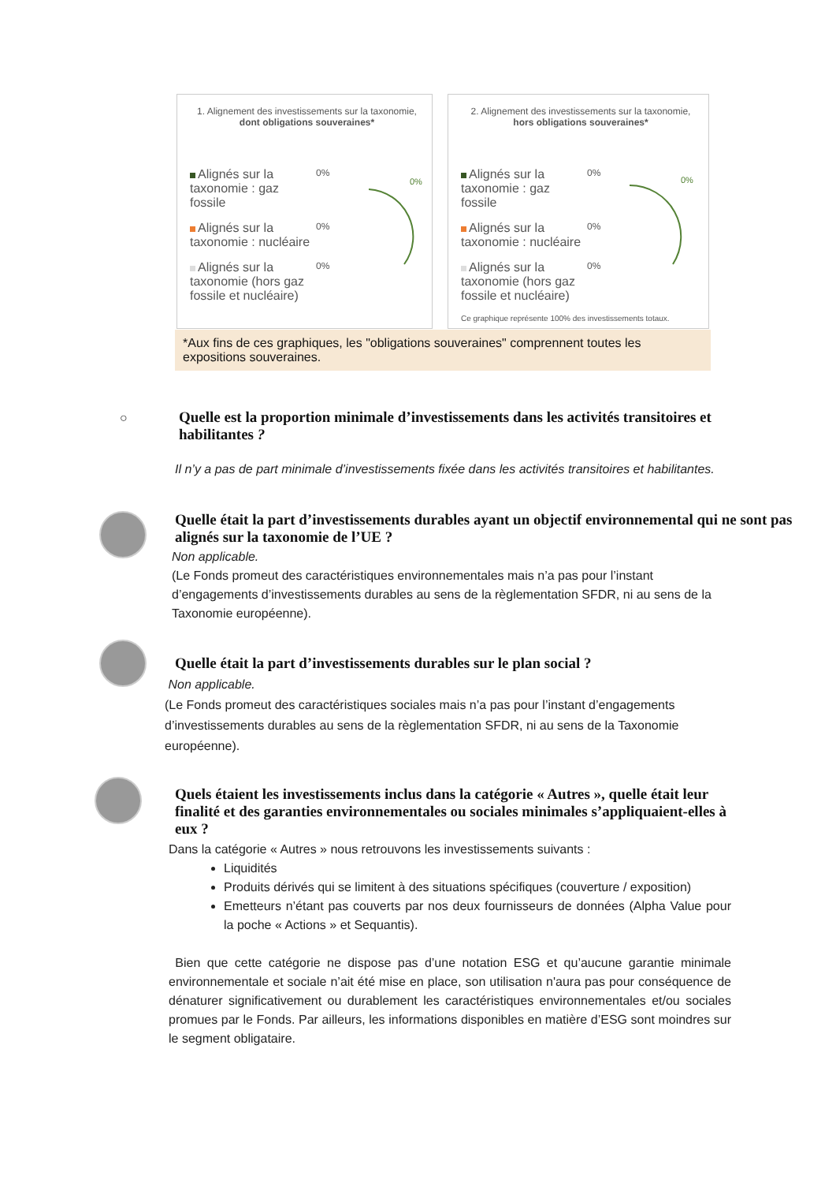1. Alignement des investissements sur la taxonomie, dont obligations souveraines*
Alignés sur la taxonomie : gaz fossile 0%
Alignés sur la taxonomie : nucléaire 0%
Alignés sur la taxonomie (hors gaz fossile et nucléaire) 0%
0%
2. Alignement des investissements sur la taxonomie, hors obligations souveraines*
Alignés sur la taxonomie : gaz fossile 0%
Alignés sur la taxonomie : nucléaire 0%
Alignés sur la taxonomie (hors gaz fossile et nucléaire) 0%
Ce graphique représente 100% des investissements totaux.
0%
*Aux fins de ces graphiques, les "obligations souveraines" comprennent toutes les expositions souveraines.
○
Quelle est la proportion minimale d’investissements dans les activités transitoires et habilitantes ?
Il n’y a pas de part minimale d’investissements fixée dans les activités transitoires et habilitantes.
Quelle était la part d’investissements durables ayant un objectif environnemental qui ne sont pas alignés sur la taxonomie de l’UE ?
Non applicable.
(Le Fonds promeut des caractéristiques environnementales mais n’a pas pour l’instant d’engagements d’investissements durables au sens de la règlementation SFDR, ni au sens de la Taxonomie européenne).
Quelle était la part d’investissements durables sur le plan social ?
Non applicable.
(Le Fonds promeut des caractéristiques sociales mais n’a pas pour l’instant d’engagements d’investissements durables au sens de la règlementation SFDR, ni au sens de la Taxonomie européenne).
Quels étaient les investissements inclus dans la catégorie « Autres », quelle était leur finalité et des garanties environnementales ou sociales minimales s’appliquaient-elles à eux ?
Dans la catégorie « Autres » nous retrouvons les investissements suivants :
Liquidités
Produits dérivés qui se limitent à des situations spécifiques (couverture / exposition)
Emetteurs n’étant pas couverts par nos deux fournisseurs de données (Alpha Value pour la poche « Actions » et Sequantis).
Bien que cette catégorie ne dispose pas d’une notation ESG et qu’aucune garantie minimale environnementale et sociale n’ait été mise en place, son utilisation n'aura pas pour conséquence de dénaturer significativement ou durablement les caractéristiques environnementales et/ou sociales promues par le Fonds. Par ailleurs, les informations disponibles en matière d’ESG sont moindres sur le segment obligataire.